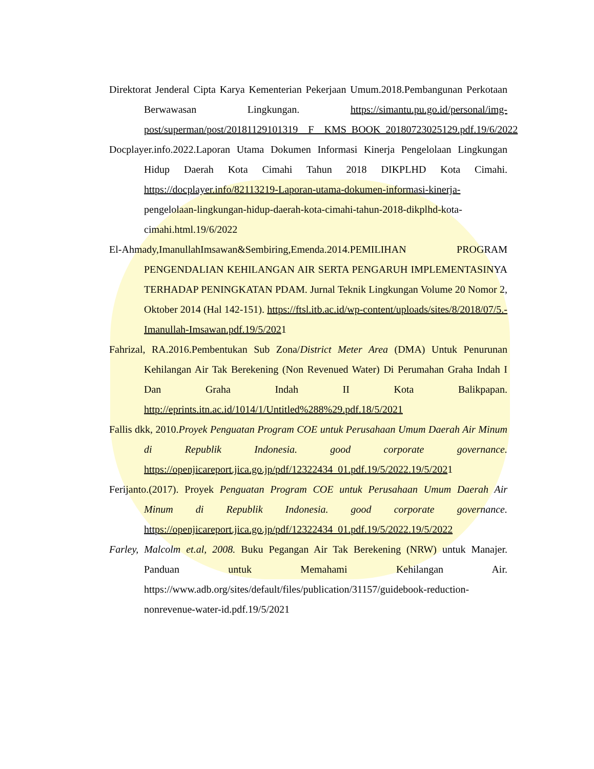Direktorat Jenderal Cipta Karya Kementerian Pekerjaan Umum.2018.Pembangunan Perkotaan Berwawasan Lingkungan. https://simantu.pu.go.id/personal/img-post/superman/post/20181129101319__F__KMS_BOOK_20180723025129.pdf.19/6/2022
Docplayer.info.2022.Laporan Utama Dokumen Informasi Kinerja Pengelolaan Lingkungan Hidup Daerah Kota Cimahi Tahun 2018 DIKPLHD Kota Cimahi. https://docplayer.info/82113219-Laporan-utama-dokumen-informasi-kinerja-pengelolaan-lingkungan-hidup-daerah-kota-cimahi-tahun-2018-dikplhd-kota-cimahi.html.19/6/2022
El-Ahmady,ImanullahImsawan&Sembiring,Emenda.2014.PEMILIHAN PROGRAM PENGENDALIAN KEHILANGAN AIR SERTA PENGARUH IMPLEMENTASINYA TERHADAP PENINGKATAN PDAM. Jurnal Teknik Lingkungan Volume 20 Nomor 2, Oktober 2014 (Hal 142-151). https://ftsl.itb.ac.id/wp-content/uploads/sites/8/2018/07/5.-Imanullah-Imsawan.pdf.19/5/2021
Fahrizal, RA.2016.Pembentukan Sub Zona/District Meter Area (DMA) Untuk Penurunan Kehilangan Air Tak Berekening (Non Revenued Water) Di Perumahan Graha Indah I Dan Graha Indah II Kota Balikpapan. http://eprints.itn.ac.id/1014/1/Untitled%288%29.pdf.18/5/2021
Fallis dkk, 2010.Proyek Penguatan Program COE untuk Perusahaan Umum Daerah Air Minum di Republik Indonesia. good corporate governance. https://openjicareport.jica.go.jp/pdf/12322434_01.pdf.19/5/2022.19/5/2021
Ferijanto.(2017). Proyek Penguatan Program COE untuk Perusahaan Umum Daerah Air Minum di Republik Indonesia. good corporate governance. https://openjicareport.jica.go.jp/pdf/12322434_01.pdf.19/5/2022.19/5/2022
Farley, Malcolm et.al, 2008. Buku Pegangan Air Tak Berekening (NRW) untuk Manajer. Panduan untuk Memahami Kehilangan Air. https://www.adb.org/sites/default/files/publication/31157/guidebook-reduction-nonrevenue-water-id.pdf.19/5/2021